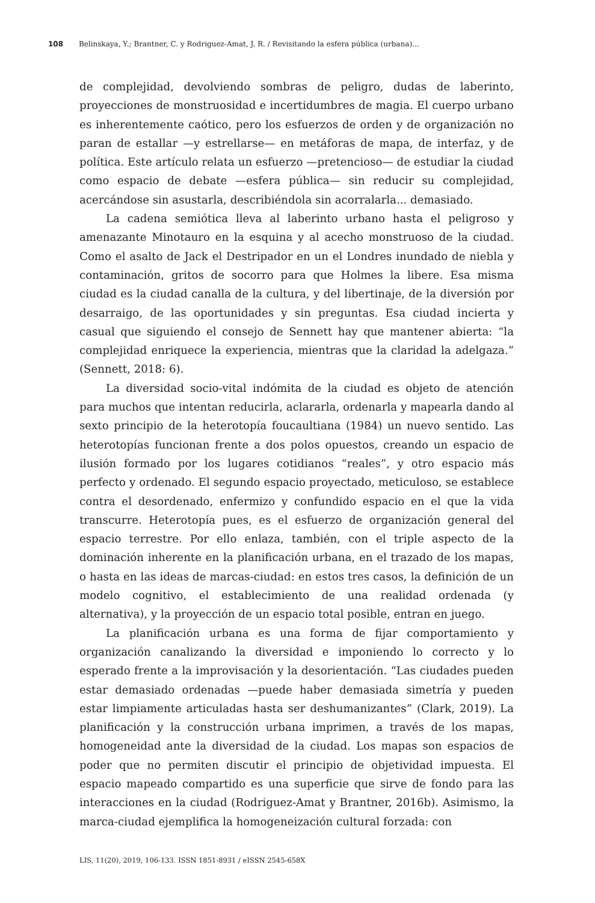108 Belinskaya, Y.; Brantner, C. y Rodriguez-Amat, J. R. / Revisitando la esfera pública (urbana)...
de complejidad, devolviendo sombras de peligro, dudas de laberinto, proyecciones de monstruosidad e incertidumbres de magia. El cuerpo urbano es inherentemente caótico, pero los esfuerzos de orden y de organización no paran de estallar —y estrellarse— en metáforas de mapa, de interfaz, y de política. Este artículo relata un esfuerzo —pretencioso— de estudiar la ciudad como espacio de debate —esfera pública— sin reducir su complejidad, acercándose sin asustarla, describiéndola sin acorralarla... demasiado.
La cadena semiótica lleva al laberinto urbano hasta el peligroso y amenazante Minotauro en la esquina y al acecho monstruoso de la ciudad. Como el asalto de Jack el Destripador en un el Londres inundado de niebla y contaminación, gritos de socorro para que Holmes la libere. Esa misma ciudad es la ciudad canalla de la cultura, y del libertinaje, de la diversión por desarraigo, de las oportunidades y sin preguntas. Esa ciudad incierta y casual que siguiendo el consejo de Sennett hay que mantener abierta: “la complejidad enriquece la experiencia, mientras que la claridad la adelgaza.” (Sennett, 2018: 6).
La diversidad socio-vital indómita de la ciudad es objeto de atención para muchos que intentan reducirla, aclararla, ordenarla y mapearla dando al sexto principio de la heterotopía foucaultiana (1984) un nuevo sentido. Las heterotopías funcionan frente a dos polos opuestos, creando un espacio de ilusión formado por los lugares cotidianos “reales”, y otro espacio más perfecto y ordenado. El segundo espacio proyectado, meticuloso, se establece contra el desordenado, enfermizo y confundido espacio en el que la vida transcurre. Heterotopía pues, es el esfuerzo de organización general del espacio terrestre. Por ello enlaza, también, con el triple aspecto de la dominación inherente en la planificación urbana, en el trazado de los mapas, o hasta en las ideas de marcas-ciudad: en estos tres casos, la definición de un modelo cognitivo, el establecimiento de una realidad ordenada (y alternativa), y la proyección de un espacio total posible, entran en juego.
La planificación urbana es una forma de fijar comportamiento y organización canalizando la diversidad e imponiendo lo correcto y lo esperado frente a la improvisación y la desorientación. “Las ciudades pueden estar demasiado ordenadas —puede haber demasiada simetría y pueden estar limpiamente articuladas hasta ser deshumanizantes” (Clark, 2019). La planificación y la construcción urbana imprimen, a través de los mapas, homogeneidad ante la diversidad de la ciudad. Los mapas son espacios de poder que no permiten discutir el principio de objetividad impuesta. El espacio mapeado compartido es una superficie que sirve de fondo para las interacciones en la ciudad (Rodriguez-Amat y Brantner, 2016b). Asimismo, la marca-ciudad ejemplifica la homogeneización cultural forzada: con
LIS, 11(20), 2019, 106-133. ISSN 1851-8931 / eISSN 2545-658X